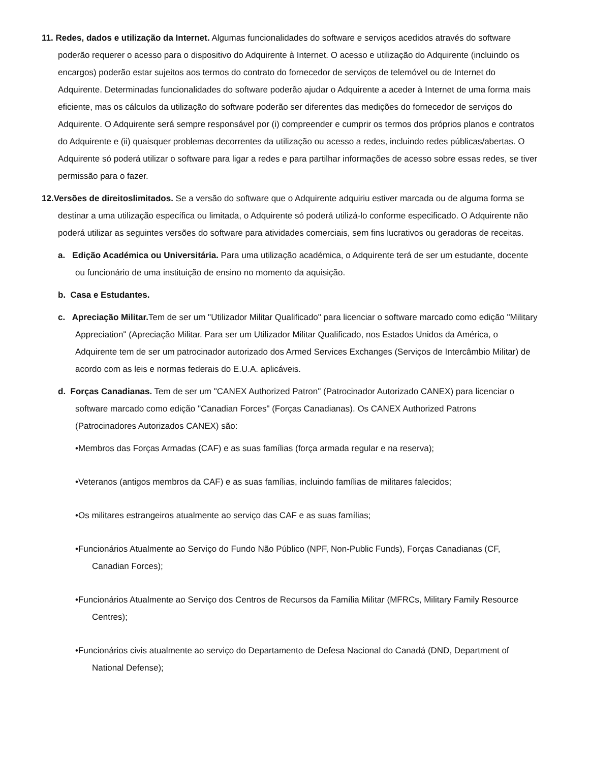11. Redes, dados e utilização da Internet. Algumas funcionalidades do software e serviços acedidos através do software poderão requerer o acesso para o dispositivo do Adquirente à Internet. O acesso e utilização do Adquirente (incluindo os encargos) poderão estar sujeitos aos termos do contrato do fornecedor de serviços de telemóvel ou de Internet do Adquirente. Determinadas funcionalidades do software poderão ajudar o Adquirente a aceder à Internet de uma forma mais eficiente, mas os cálculos da utilização do software poderão ser diferentes das medições do fornecedor de serviços do Adquirente. O Adquirente será sempre responsável por (i) compreender e cumprir os termos dos próprios planos e contratos do Adquirente e (ii) quaisquer problemas decorrentes da utilização ou acesso a redes, incluindo redes públicas/abertas. O Adquirente só poderá utilizar o software para ligar a redes e para partilhar informações de acesso sobre essas redes, se tiver permissão para o fazer.
12.Versões de direitoslimitados. Se a versão do software que o Adquirente adquiriu estiver marcada ou de alguma forma se destinar a uma utilização específica ou limitada, o Adquirente só poderá utilizá-lo conforme especificado. O Adquirente não poderá utilizar as seguintes versões do software para atividades comerciais, sem fins lucrativos ou geradoras de receitas.
a. Edição Académica ou Universitária. Para uma utilização académica, o Adquirente terá de ser um estudante, docente ou funcionário de uma instituição de ensino no momento da aquisição.
b. Casa e Estudantes.
c. Apreciação Militar. Tem de ser um "Utilizador Militar Qualificado" para licenciar o software marcado como edição "Military Appreciation" (Apreciação Militar. Para ser um Utilizador Militar Qualificado, nos Estados Unidos da América, o Adquirente tem de ser um patrocinador autorizado dos Armed Services Exchanges (Serviços de Intercâmbio Militar) de acordo com as leis e normas federais do E.U.A. aplicáveis.
d. Forças Canadianas. Tem de ser um "CANEX Authorized Patron" (Patrocinador Autorizado CANEX) para licenciar o software marcado como edição "Canadian Forces" (Forças Canadianas). Os CANEX Authorized Patrons (Patrocinadores Autorizados CANEX) são:
•Membros das Forças Armadas (CAF) e as suas famílias (força armada regular e na reserva);
•Veteranos (antigos membros da CAF) e as suas famílias, incluindo famílias de militares falecidos;
•Os militares estrangeiros atualmente ao serviço das CAF e as suas famílias;
•Funcionários Atualmente ao Serviço do Fundo Não Público (NPF, Non-Public Funds), Forças Canadianas (CF, Canadian Forces);
•Funcionários Atualmente ao Serviço dos Centros de Recursos da Família Militar (MFRCs, Military Family Resource Centres);
•Funcionários civis atualmente ao serviço do Departamento de Defesa Nacional do Canadá (DND, Department of National Defense);